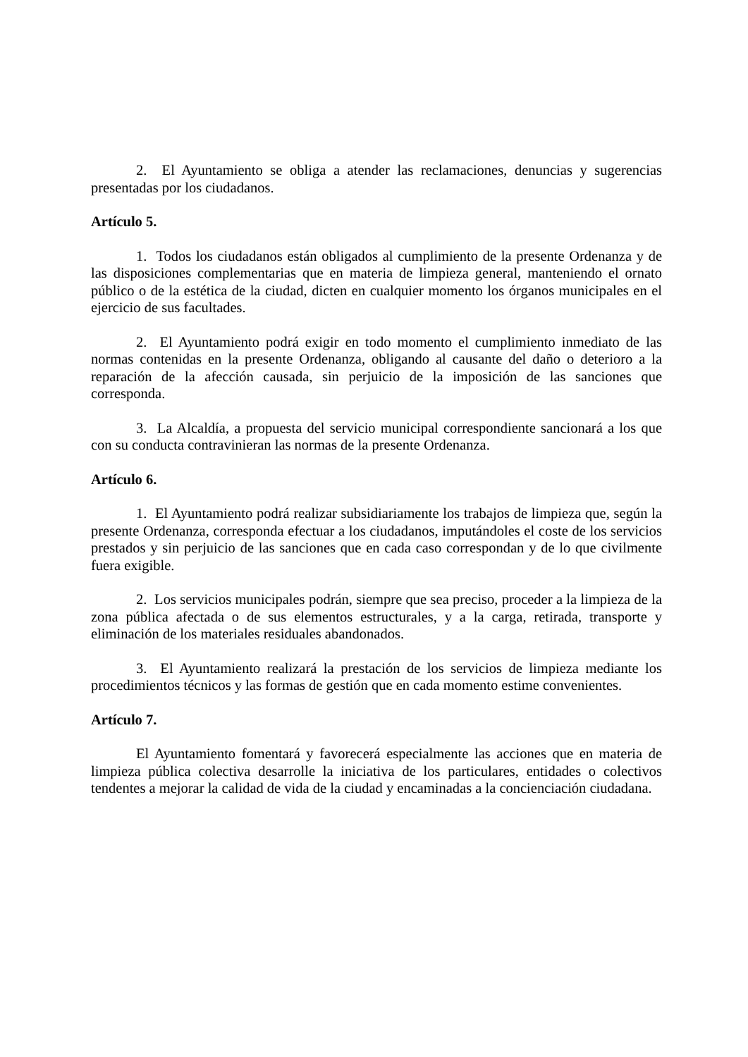2. El Ayuntamiento se obliga a atender las reclamaciones, denuncias y sugerencias presentadas por los ciudadanos.
Artículo 5.
1. Todos los ciudadanos están obligados al cumplimiento de la presente Ordenanza y de las disposiciones complementarias que en materia de limpieza general, manteniendo el ornato público o de la estética de la ciudad, dicten en cualquier momento los órganos municipales en el ejercicio de sus facultades.
2. El Ayuntamiento podrá exigir en todo momento el cumplimiento inmediato de las normas contenidas en la presente Ordenanza, obligando al causante del daño o deterioro a la reparación de la afección causada, sin perjuicio de la imposición de las sanciones que corresponda.
3. La Alcaldía, a propuesta del servicio municipal correspondiente sancionará a los que con su conducta contravinieran las normas de la presente Ordenanza.
Artículo 6.
1. El Ayuntamiento podrá realizar subsidiariamente los trabajos de limpieza que, según la presente Ordenanza, corresponda efectuar a los ciudadanos, imputándoles el coste de los servicios prestados y sin perjuicio de las sanciones que en cada caso correspondan y de lo que civilmente fuera exigible.
2. Los servicios municipales podrán, siempre que sea preciso, proceder a la limpieza de la zona pública afectada o de sus elementos estructurales, y a la carga, retirada, transporte y eliminación de los materiales residuales abandonados.
3. El Ayuntamiento realizará la prestación de los servicios de limpieza mediante los procedimientos técnicos y las formas de gestión que en cada momento estime convenientes.
Artículo 7.
El Ayuntamiento fomentará y favorecerá especialmente las acciones que en materia de limpieza pública colectiva desarrolle la iniciativa de los particulares, entidades o colectivos tendentes a mejorar la calidad de vida de la ciudad y encaminadas a la concienciación ciudadana.